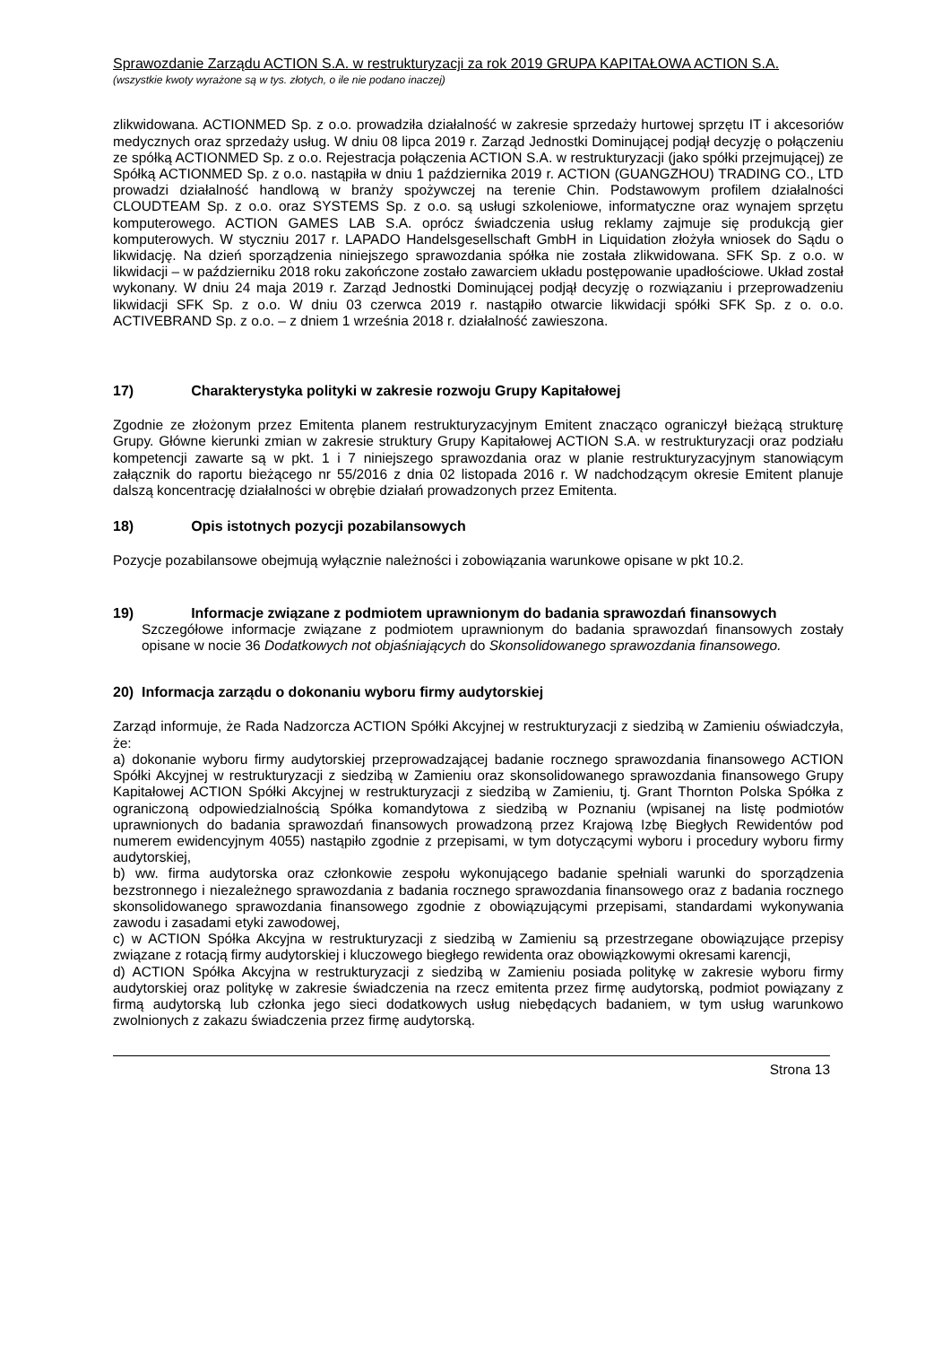Sprawozdanie Zarządu ACTION S.A. w restrukturyzacji za rok 2019 GRUPA KAPITAŁOWA ACTION S.A.
(wszystkie kwoty wyrażone są w tys. złotych, o ile nie podano inaczej)
zlikwidowana. ACTIONMED Sp. z o.o. prowadziła działalność w zakresie sprzedaży hurtowej sprzętu IT i akcesoriów medycznych oraz sprzedaży usług. W dniu 08 lipca 2019 r. Zarząd Jednostki Dominującej podjął decyzję o połączeniu ze spółką ACTIONMED Sp. z o.o. Rejestracja połączenia ACTION S.A. w restrukturyzacji (jako spółki przejmującej) ze Spółką ACTIONMED Sp. z o.o. nastąpiła w dniu 1 października 2019 r. ACTION (GUANGZHOU) TRADING CO., LTD prowadzi działalność handlową w branży spożywczej na terenie Chin. Podstawowym profilem działalności CLOUDTEAM Sp. z o.o. oraz SYSTEMS Sp. z o.o. są usługi szkoleniowe, informatyczne oraz wynajem sprzętu komputerowego. ACTION GAMES LAB S.A. oprócz świadczenia usług reklamy zajmuje się produkcją gier komputerowych. W styczniu 2017 r. LAPADO Handelsgesellschaft GmbH in Liquidation złożyła wniosek do Sądu o likwidację. Na dzień sporządzenia niniejszego sprawozdania spółka nie została zlikwidowana. SFK Sp. z o.o. w likwidacji – w październiku 2018 roku zakończone zostało zawarciem układu postępowanie upadłościowe. Układ został wykonany. W dniu 24 maja 2019 r. Zarząd Jednostki Dominującej podjął decyzję o rozwiązaniu i przeprowadzeniu likwidacji SFK Sp. z o.o. W dniu 03 czerwca 2019 r. nastąpiło otwarcie likwidacji spółki SFK Sp. z o. o.o. ACTIVEBRAND Sp. z o.o. – z dniem 1 września 2018 r. działalność zawieszona.
17) Charakterystyka polityki w zakresie rozwoju Grupy Kapitałowej
Zgodnie ze złożonym przez Emitenta planem restrukturyzacyjnym Emitent znacząco ograniczył bieżącą strukturę Grupy. Główne kierunki zmian w zakresie struktury Grupy Kapitałowej ACTION S.A. w restrukturyzacji oraz podziału kompetencji zawarte są w pkt. 1 i 7 niniejszego sprawozdania oraz w planie restrukturyzacyjnym stanowiącym załącznik do raportu bieżącego nr 55/2016 z dnia 02 listopada 2016 r. W nadchodzącym okresie Emitent planuje dalszą koncentrację działalności w obrębie działań prowadzonych przez Emitenta.
18) Opis istotnych pozycji pozabilansowych
Pozycje pozabilansowe obejmują wyłącznie należności i zobowiązania warunkowe opisane w pkt 10.2.
19) Informacje związane z podmiotem uprawnionym do badania sprawozdań finansowych
Szczegółowe informacje związane z podmiotem uprawnionym do badania sprawozdań finansowych zostały opisane w nocie 36 Dodatkowych not objaśniających do Skonsolidowanego sprawozdania finansowego.
20) Informacja zarządu o dokonaniu wyboru firmy audytorskiej
Zarząd informuje, że Rada Nadzorcza ACTION Spółki Akcyjnej w restrukturyzacji z siedzibą w Zamieniu oświadczyła, że:
a) dokonanie wyboru firmy audytorskiej przeprowadzającej badanie rocznego sprawozdania finansowego ACTION Spółki Akcyjnej w restrukturyzacji z siedzibą w Zamieniu oraz skonsolidowanego sprawozdania finansowego Grupy Kapitałowej ACTION Spółki Akcyjnej w restrukturyzacji z siedzibą w Zamieniu, tj. Grant Thornton Polska Spółka z ograniczoną odpowiedzialnością Spółka komandytowa z siedzibą w Poznaniu (wpisanej na listę podmiotów uprawnionych do badania sprawozdań finansowych prowadzoną przez Krajową Izbę Biegłych Rewidentów pod numerem ewidencyjnym 4055) nastąpiło zgodnie z przepisami, w tym dotyczącymi wyboru i procedury wyboru firmy audytorskiej,
b) ww. firma audytorska oraz członkowie zespołu wykonującego badanie spełniali warunki do sporządzenia bezstronnego i niezależnego sprawozdania z badania rocznego sprawozdania finansowego oraz z badania rocznego skonsolidowanego sprawozdania finansowego zgodnie z obowiązującymi przepisami, standardami wykonywania zawodu i zasadami etyki zawodowej,
c) w ACTION Spółka Akcyjna w restrukturyzacji z siedzibą w Zamieniu są przestrzegane obowiązujące przepisy związane z rotacją firmy audytorskiej i kluczowego biegłego rewidenta oraz obowiązkowymi okresami karencji,
d) ACTION Spółka Akcyjna w restrukturyzacji z siedzibą w Zamieniu posiada politykę w zakresie wyboru firmy audytorskiej oraz politykę w zakresie świadczenia na rzecz emitenta przez firmę audytorską, podmiot powiązany z firmą audytorską lub członka jego sieci dodatkowych usług niebędących badaniem, w tym usług warunkowo zwolnionych z zakazu świadczenia przez firmę audytorską.
Strona 13